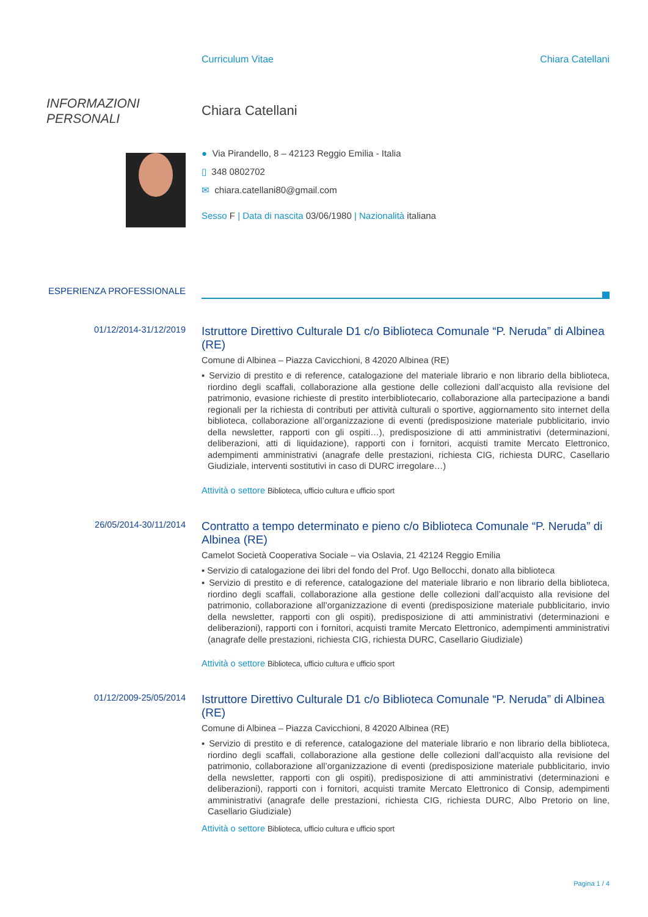Curriculum Vitae Chiara Catellani
INFORMAZIONI PERSONALI
Chiara Catellani
● Via Pirandello, 8 – 42123 Reggio Emilia - Italia
▯ 348 0802702
✉ chiara.catellani80@gmail.com
Sesso F | Data di nascita 03/06/1980 | Nazionalità italiana
ESPERIENZA PROFESSIONALE
01/12/2014-31/12/2019
Istruttore Direttivo Culturale D1 c/o Biblioteca Comunale “P. Neruda” di Albinea (RE)
Comune di Albinea – Piazza Cavicchioni, 8 42020 Albinea (RE)
▪ Servizio di prestito e di reference, catalogazione del materiale librario e non librario della biblioteca, riordino degli scaffali, collaborazione alla gestione delle collezioni dall’acquisto alla revisione del patrimonio, evasione richieste di prestito interbibliotecario, collaborazione alla partecipazione a bandi regionali per la richiesta di contributi per attività culturali o sportive, aggiornamento sito internet della biblioteca, collaborazione all’organizzazione di eventi (predisposizione materiale pubblicitario, invio della newsletter, rapporti con gli ospiti…), predisposizione di atti amministrativi (determinazioni, deliberazioni, atti di liquidazione), rapporti con i fornitori, acquisti tramite Mercato Elettronico, adempimenti amministrativi (anagrafe delle prestazioni, richiesta CIG, richiesta DURC, Casellario Giudiziale, interventi sostitutivi in caso di DURC irregolare…)
Attività o settore Biblioteca, ufficio cultura e ufficio sport
26/05/2014-30/11/2014
Contratto a tempo determinato e pieno c/o Biblioteca Comunale “P. Neruda” di Albinea (RE)
Camelot Società Cooperativa Sociale – via Oslavia, 21 42124 Reggio Emilia
▪ Servizio di catalogazione dei libri del fondo del Prof. Ugo Bellocchi, donato alla biblioteca
▪ Servizio di prestito e di reference, catalogazione del materiale librario e non librario della biblioteca, riordino degli scaffali, collaborazione alla gestione delle collezioni dall’acquisto alla revisione del patrimonio, collaborazione all’organizzazione di eventi (predisposizione materiale pubblicitario, invio della newsletter, rapporti con gli ospiti), predisposizione di atti amministrativi (determinazioni e deliberazioni), rapporti con i fornitori, acquisti tramite Mercato Elettronico, adempimenti amministrativi (anagrafe delle prestazioni, richiesta CIG, richiesta DURC, Casellario Giudiziale)
Attività o settore Biblioteca, ufficio cultura e ufficio sport
01/12/2009-25/05/2014
Istruttore Direttivo Culturale D1 c/o Biblioteca Comunale “P. Neruda” di Albinea (RE)
Comune di Albinea – Piazza Cavicchioni, 8 42020 Albinea (RE)
▪ Servizio di prestito e di reference, catalogazione del materiale librario e non librario della biblioteca, riordino degli scaffali, collaborazione alla gestione delle collezioni dall’acquisto alla revisione del patrimonio, collaborazione all’organizzazione di eventi (predisposizione materiale pubblicitario, invio della newsletter, rapporti con gli ospiti), predisposizione di atti amministrativi (determinazioni e deliberazioni), rapporti con i fornitori, acquisti tramite Mercato Elettronico di Consip, adempimenti amministrativi (anagrafe delle prestazioni, richiesta CIG, richiesta DURC, Albo Pretorio on line, Casellario Giudiziale)
Attività o settore Biblioteca, ufficio cultura e ufficio sport
Pagina 1 / 4